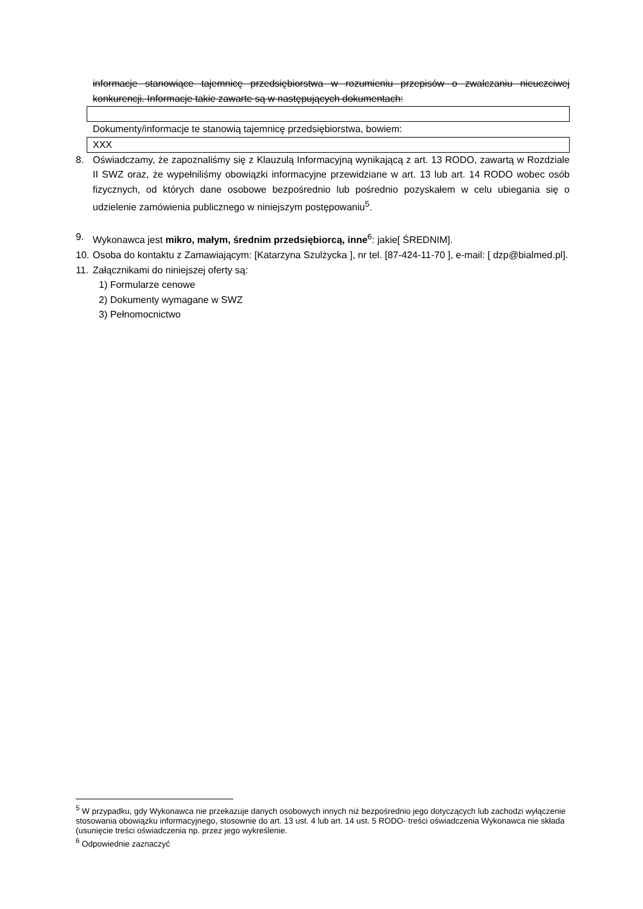informacje stanowiące tajemnicę przedsiębiorstwa w rozumieniu przepisów o zwalczaniu nieuczciwej konkurencji. Informacje takie zawarte są w następujących dokumentach:
Dokumenty/informacje te stanowią tajemnicę przedsiębiorstwa, bowiem:
XXX
8. Oświadczamy, że zapoznaliśmy się z Klauzulą Informacyjną wynikającą z art. 13 RODO, zawartą w Rozdziale II SWZ oraz, że wypełniliśmy obowiązki informacyjne przewidziane w art. 13 lub art. 14 RODO wobec osób fizycznych, od których dane osobowe bezpośrednio lub pośrednio pozyskałem w celu ubiegania się o udzielenie zamówienia publicznego w niniejszym postępowaniu<sup>5</sup>.
9. Wykonawca jest mikro, małym, średnim przedsiębiorcą, inne<sup>6</sup>: jakie[ ŚREDNIM].
10.
Osoba do kontaktu z Zamawiającym: [Katarzyna Szulżycka ], nr tel. [87-424-11-70 ], e-mail: [ dzp@bialmed.pl].
11.
Załącznikami do niniejszej oferty są:
1) Formularze cenowe
2) Dokumenty wymagane w SWZ
3) Pełnomocnictwo
<sup>5</sup> W przypadku, gdy Wykonawca nie przekazuje danych osobowych innych niż bezpośrednio jego dotyczących lub zachodzi wyłączenie stosowania obowiązku informacyjnego, stosownie do art. 13 ust. 4 lub art. 14 ust. 5 RODO- treści oświadczenia Wykonawca nie składa (usunięcie treści oświadczenia np. przez jego wykreślenie.
<sup>6</sup> Odpowiednie zaznaczyć